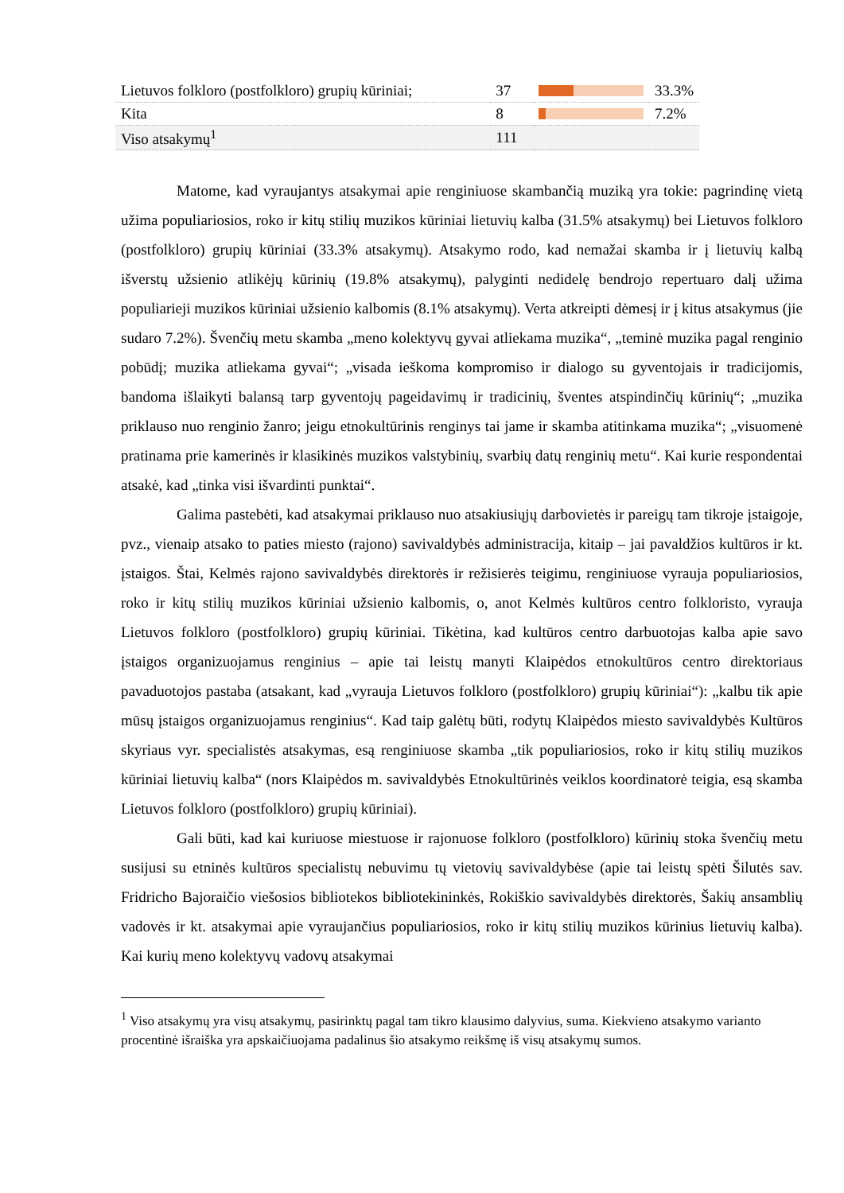| Lietuvos folkloro (postfolkloro) grupių kūriniai; | 37 | | 33.3% |
| Kita | 8 | | 7.2% |
| Viso atsakymų<sup>1</sup> | 111 | | |
Matome, kad vyraujantys atsakymai apie renginiuose skambančią muziką yra tokie: pagrindinę vietą užima populiariosios, roko ir kitų stilių muzikos kūriniai lietuvių kalba (31.5% atsakymų) bei Lietuvos folkloro (postfolkloro) grupių kūriniai (33.3% atsakymų). Atsakymo rodo, kad nemažai skamba ir į lietuvių kalbą išverstų užsienio atlikėjų kūrinių (19.8% atsakymų), palyginti nedidelę bendrojo repertuaro dalį užima populiarieji muzikos kūriniai užsienio kalbomis (8.1% atsakymų). Verta atkreipti dėmesį ir į kitus atsakymus (jie sudaro 7.2%). Švenčių metu skamba „meno kolektyvų gyvai atliekama muzika“, „teminė muzika pagal renginio pobūdį; muzika atliekama gyvai“; „visada ieškoma kompromiso ir dialogo su gyventojais ir tradicijomis, bandoma išlaikyti balansą tarp gyventojų pageidavimų ir tradicinių, šventes atspindinčių kūrinių“; „muzika priklauso nuo renginio žanro; jeigu etnokultūrinis renginys tai jame ir skamba atitinkama muzika“; „visuomenė pratinama prie kamerinės ir klasikinės muzikos valstybinių, svarbių datų renginių metu“. Kai kurie respondentai atsakė, kad „tinka visi išvardinti punktai“.
Galima pastebėti, kad atsakymai priklauso nuo atsakiusiųjų darbovietės ir pareigų tam tikroje įstaigoje, pvz., vienaip atsako to paties miesto (rajono) savivaldybės administracija, kitaip – jai pavaldžios kultūros ir kt. įstaigos. Štai, Kelmės rajono savivaldybės direktorės ir režisierės teigimu, renginiuose vyrauja populiariosios, roko ir kitų stilių muzikos kūriniai užsienio kalbomis, o, anot Kelmės kultūros centro folkloristo, vyrauja Lietuvos folkloro (postfolkloro) grupių kūriniai. Tikėtina, kad kultūros centro darbuotojas kalba apie savo įstaigos organizuojamus renginius – apie tai leistų manyti Klaipėdos etnokultūros centro direktoriaus pavaduotojos pastaba (atsakant, kad „vyrauja Lietuvos folkloro (postfolkloro) grupių kūriniai“): „kalbu tik apie mūsų įstaigos organizuojamus renginius“. Kad taip galėtų būti, rodytų Klaipėdos miesto savivaldybės Kultūros skyriaus vyr. specialistės atsakymas, esą renginiuose skamba „tik populiariosios, roko ir kitų stilių muzikos kūriniai lietuvių kalba“ (nors Klaipėdos m. savivaldybės Etnokultūrinės veiklos koordinatorė teigia, esą skamba Lietuvos folkloro (postfolkloro) grupių kūriniai).
Gali būti, kad kai kuriuose miestuose ir rajonuose folkloro (postfolkloro) kūrinių stoka švenčių metu susijusi su etninės kultūros specialistų nebuvimu tų vietovių savivaldybėse (apie tai leistų spėti Šilutės sav. Fridricho Bajoraičio viešosios bibliotekos bibliotekininkės, Rokiškio savivaldybės direktorės, Šakių ansamblių vadovės ir kt. atsakymai apie vyraujančius populiariosios, roko ir kitų stilių muzikos kūrinius lietuvių kalba). Kai kurių meno kolektyvų vadovų atsakymai
<sup>1</sup> Viso atsakymų yra visų atsakymų, pasirinktų pagal tam tikro klausimo dalyvius, suma. Kiekvieno atsakymo varianto procentinė išraiška yra apskaičiuojama padalinus šio atsakymo reikšmę iš visų atsakymų sumos.